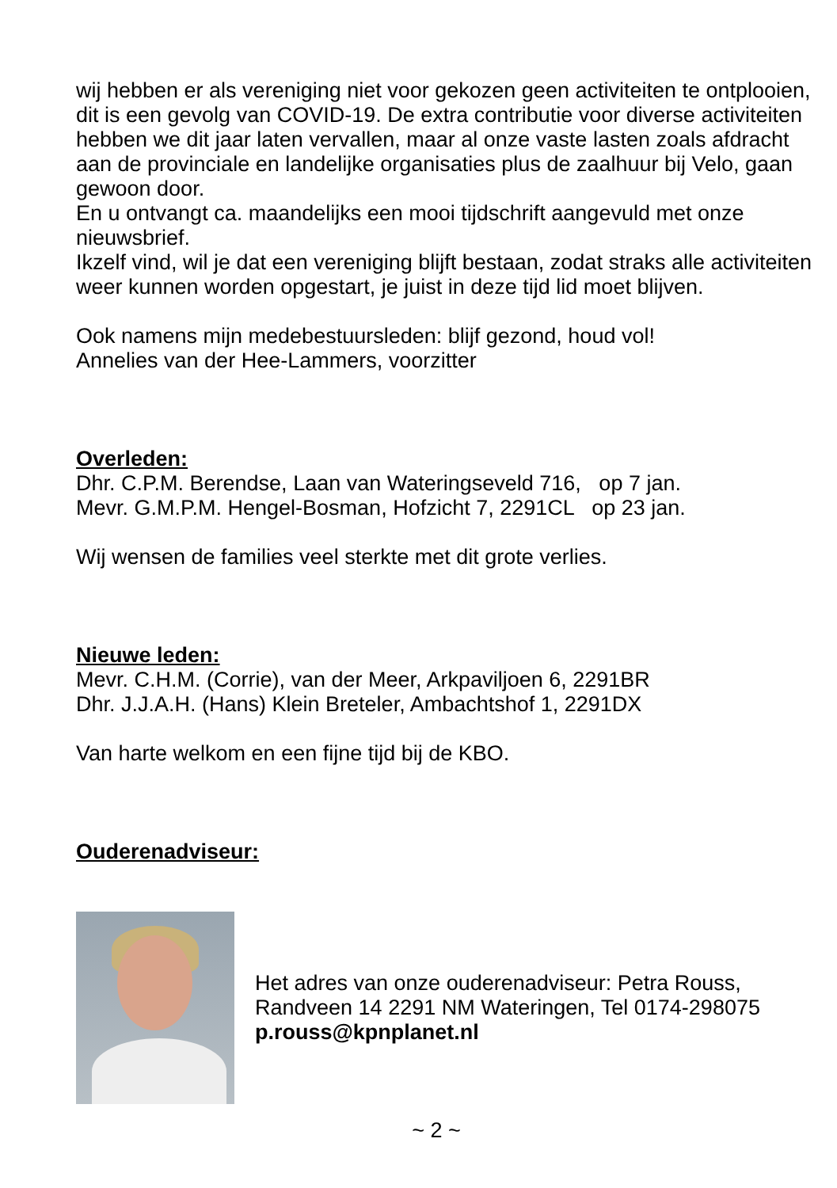wij hebben er als vereniging niet voor gekozen geen activiteiten te ontplooien, dit is een gevolg van COVID-19. De extra contributie voor diverse activiteiten hebben we dit jaar laten vervallen, maar al onze vaste lasten zoals afdracht aan de provinciale en landelijke organisaties plus de zaalhuur bij Velo, gaan gewoon door.
En u ontvangt ca. maandelijks een mooi tijdschrift aangevuld met onze nieuwsbrief.
Ikzelf vind, wil je dat een vereniging blijft bestaan, zodat straks alle activiteiten weer kunnen worden opgestart, je juist in deze tijd lid moet blijven.
Ook namens mijn medebestuursleden: blijf gezond, houd vol!
Annelies van der Hee-Lammers, voorzitter
Overleden:
Dhr. C.P.M. Berendse, Laan van Wateringseveld 716, op 7 jan.
Mevr. G.M.P.M. Hengel-Bosman, Hofzicht 7, 2291CL op 23 jan.
Wij wensen de families veel sterkte met dit grote verlies.
Nieuwe leden:
Mevr. C.H.M. (Corrie), van der Meer, Arkpaviljoen 6, 2291BR
Dhr. J.J.A.H. (Hans) Klein Breteler, Ambachtshof 1, 2291DX
Van harte welkom en een fijne tijd bij de KBO.
Ouderenadviseur:
Het adres van onze ouderenadviseur: Petra Rouss,
Randveen 14 2291 NM Wateringen, Tel 0174-298075
p.rouss@kpnplanet.nl
~ 2 ~